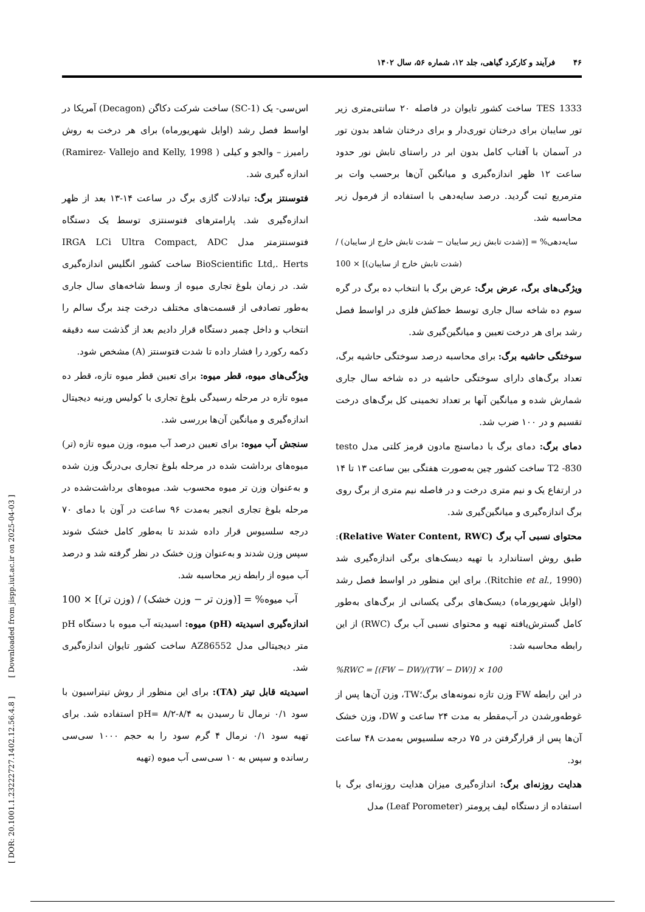۴۶فرآیند و کارکرد گیاهی، جلد ۱۲، شماره ۵۶، سال ۱۴۰۲
TES 1333 ساخت کشور تایوان در فاصله ۲۰ سانتی‌متری زیر تور سایبان برای درختان توری‌دار و برای درختان شاهد بدون تور در آسمان با آفتاب کامل بدون ابر در راستای تابش نور حدود ساعت ۱۲ ظهر اندازه‌گیری و میانگین آن‌ها برحسب وات بر مترمربع ثبت گردید. درصد سایه‌دهی با استفاده از فرمول زیر محاسبه شد.
سایه‌دهی% = [(شدت تابش زیر سایبان − شدت تابش خارج از سایبان) / (شدت تابش خارج از سایبان)] × 100
ویژگی‌های برگ، عرض برگ: عرض برگ با انتخاب ده برگ در گره سوم ده شاخه سال جاری توسط خط‌کش فلزی در اواسط فصل رشد برای هر درخت تعیین و میانگین‌گیری شد.
سوختگی حاشیه برگ: برای محاسبه درصد سوختگی حاشیه برگ، تعداد برگ‌های دارای سوختگی حاشیه در ده شاخه سال جاری شمارش شده و میانگین آنها بر تعداد تخمینی کل برگ‌های درخت تقسیم و در ۱۰۰ ضرب شد.
دمای برگ: دمای برگ با دماسنج مادون قرمز کلتی مدل testo T2 -830 ساخت کشور چین به‌صورت هفتگی بین ساعت ۱۳ تا ۱۴ در ارتفاع یک و نیم متری درخت و در فاصله نیم متری از برگ روی برگ اندازه‌گیری و میانگین‌گیری شد.
محتوای نسبی آب برگ (Relative Water Content, RWC): طبق روش استاندارد با تهیه دیسک‌های برگی اندازه‌گیری شد (Ritchie et al., 1990). برای این منظور در اواسط فصل رشد (اوایل شهریورماه) دیسک‌های برگی یکسانی از برگ‌های به‌طور کامل گسترش‌یافته تهیه و محتوای نسبی آب برگ (RWC) از این رابطه محاسبه شد:
%RWC = [(FW − DW)/(TW − DW)] × 100
در این رابطه FW وزن تازه نمونه‌های برگ؛TW، وزن آن‌ها پس از غوطه‌ورشدن در آب‌مقطر به مدت ۲۴ ساعت و DW، وزن خشک آن‌ها پس از قرارگرفتن در ۷۵ درجه سلسیوس به‌مدت ۴۸ ساعت بود.
هدایت روزنه‌ای برگ: اندازه‌گیری میزان هدایت روزنه‌ای برگ با استفاده از دستگاه لیف پرومتر (Leaf Porometer) مدل
اس‌سی- یک (SC-1) ساخت شرکت دکاگن (Decagon) آمریکا در اواسط فصل رشد (اوایل شهریورماه) برای هر درخت به روش رامیرز – والجو و کیلی ( Ramirez- Vallejo and Kelly, 1998) اندازه گیری شد.
فتوسنتز برگ: تبادلات گازی برگ در ساعت ۱۴-۱۳ بعد از ظهر اندازه‌گیری شد. پارامترهای فتوسنتزی توسط یک دستگاه فتوسنتزمتر مدل IRGA LCi Ultra Compact, ADC BioScientific Ltd,. Herts ساخت کشور انگلیس اندازه‌گیری شد. در زمان بلوغ تجاری میوه از وسط شاخه‌های سال جاری به‌طور تصادفی از قسمت‌های مختلف درخت چند برگ سالم را انتخاب و داخل چمبر دستگاه قرار دادیم بعد از گذشت سه دقیقه دکمه رکورد را فشار داده تا شدت فتوسنتز (A) مشخص شود.
ویژگی‌های میوه، قطر میوه: برای تعیین قطر میوه تازه، قطر ده میوه تازه در مرحله رسیدگی بلوغ تجاری با کولیس ورنیه دیجیتال اندازه‌گیری و میانگین آن‌ها بررسی شد.
سنجش آب میوه: برای تعیین درصد آب میوه، وزن میوه تازه (تر) میوه‌های برداشت شده در مرحله بلوغ تجاری بی‌درنگ وزن شده و به‌عنوان وزن تر میوه محسوب شد. میوه‌های برداشت‌شده در مرحله بلوغ تجاری انجیر به‌مدت ۹۶ ساعت در آون با دمای ۷۰ درجه سلسیوس قرار داده شدند تا به‌طور کامل خشک شوند سپس وزن شدند و به‌عنوان وزن خشک در نظر گرفته شد و درصد آب میوه از رابطه زیر محاسبه شد.
آب میوه% = [(وزن تر − وزن خشک) / (وزن تر)] × 100
اندازه‌گیری اسیدیته (pH) میوه: اسیدیته آب میوه با دستگاه pH متر دیجیتالی مدل AZ86552 ساخت کشور تایوان اندازه‌گیری شد.
اسیدیته قابل تیتر (TA): برای این منظور از روش تیتراسیون با سود ۰/۱ نرمال تا رسیدن به pH= ۸/۲-۸/۴ استفاده شد. برای تهیه سود ۰/۱ نرمال ۴ گرم سود را به حجم ۱۰۰۰ سی‌سی رسانده و سپس به ۱۰ سی‌سی آب میوه (تهیه
[ DOR: 20.1001.1.23222727.1402.12.56.4.8 ] [ Downloaded from jispp.iut.ac.ir on 2025-04-03 ]